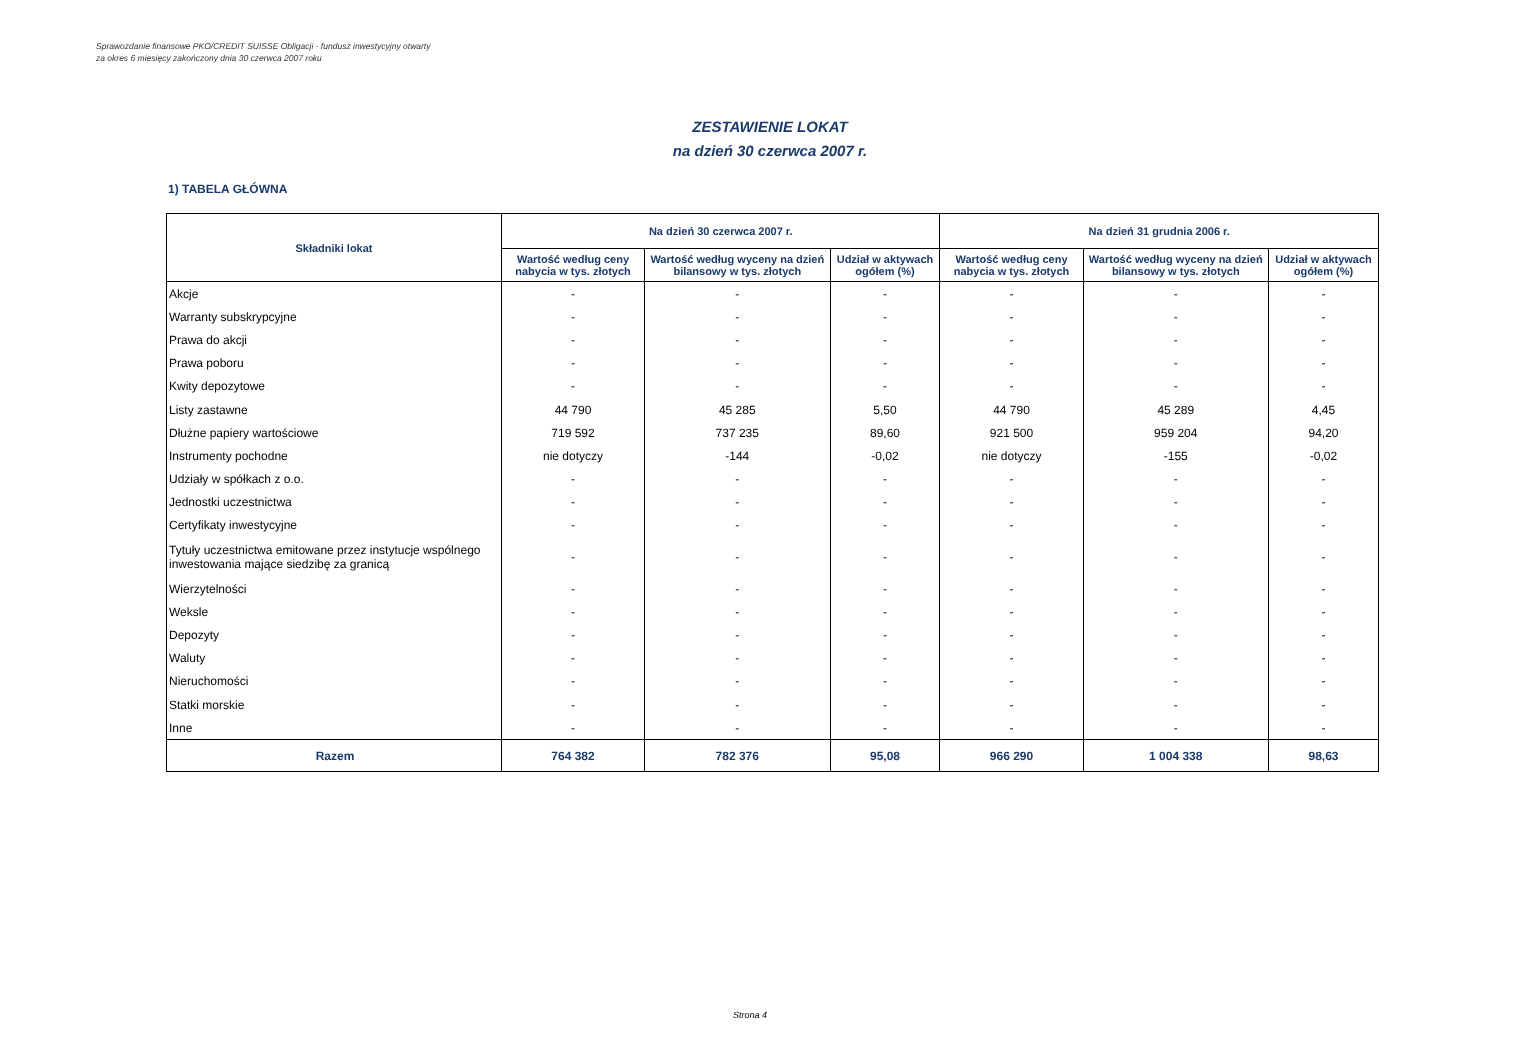Sprawozdanie finansowe PKO/CREDIT SUISSE Obligacji - fundusz inwestycyjny otwarty
za okres 6 miesięcy zakończony dnia 30 czerwca 2007 roku
ZESTAWIENIE LOKAT
na dzień 30 czerwca 2007 r.
1) TABELA GŁÓWNA
| Składniki lokat | Na dzień 30 czerwca 2007 r. | | | Na dzień 31 grudnia 2006 r. | | |
| --- | --- | --- | --- | --- | --- | --- |
| | Wartość według ceny nabycia w tys. złotych | Wartość według wyceny na dzień bilansowy w tys. złotych | Udział w aktywach ogółem (%) | Wartość według ceny nabycia w tys. złotych | Wartość według wyceny na dzień bilansowy w tys. złotych | Udział w aktywach ogółem (%) |
| Akcje | - | - | - | - | - | - |
| Warranty subskrypcyjne | - | - | - | - | - | - |
| Prawa do akcji | - | - | - | - | - | - |
| Prawa poboru | - | - | - | - | - | - |
| Kwity depozytowe | - | - | - | - | - | - |
| Listy zastawne | 44 790 | 45 285 | 5,50 | 44 790 | 45 289 | 4,45 |
| Dłużne papiery wartościowe | 719 592 | 737 235 | 89,60 | 921 500 | 959 204 | 94,20 |
| Instrumenty pochodne | nie dotyczy | -144 | -0,02 | nie dotyczy | -155 | -0,02 |
| Udziały w spółkach z o.o. | - | - | - | - | - | - |
| Jednostki uczestnictwa | - | - | - | - | - | - |
| Certyfikaty inwestycyjne | - | - | - | - | - | - |
| Tytuły uczestnictwa emitowane przez instytucje wspólnego inwestowania mające siedzibę za granicą | - | - | - | - | - | - |
| Wierzytelności | - | - | - | - | - | - |
| Weksle | - | - | - | - | - | - |
| Depozyty | - | - | - | - | - | - |
| Waluty | - | - | - | - | - | - |
| Nieruchomości | - | - | - | - | - | - |
| Statki morskie | - | - | - | - | - | - |
| Inne | - | - | - | - | - | - |
| Razem | 764 382 | 782 376 | 95,08 | 966 290 | 1 004 338 | 98,63 |
Strona 4